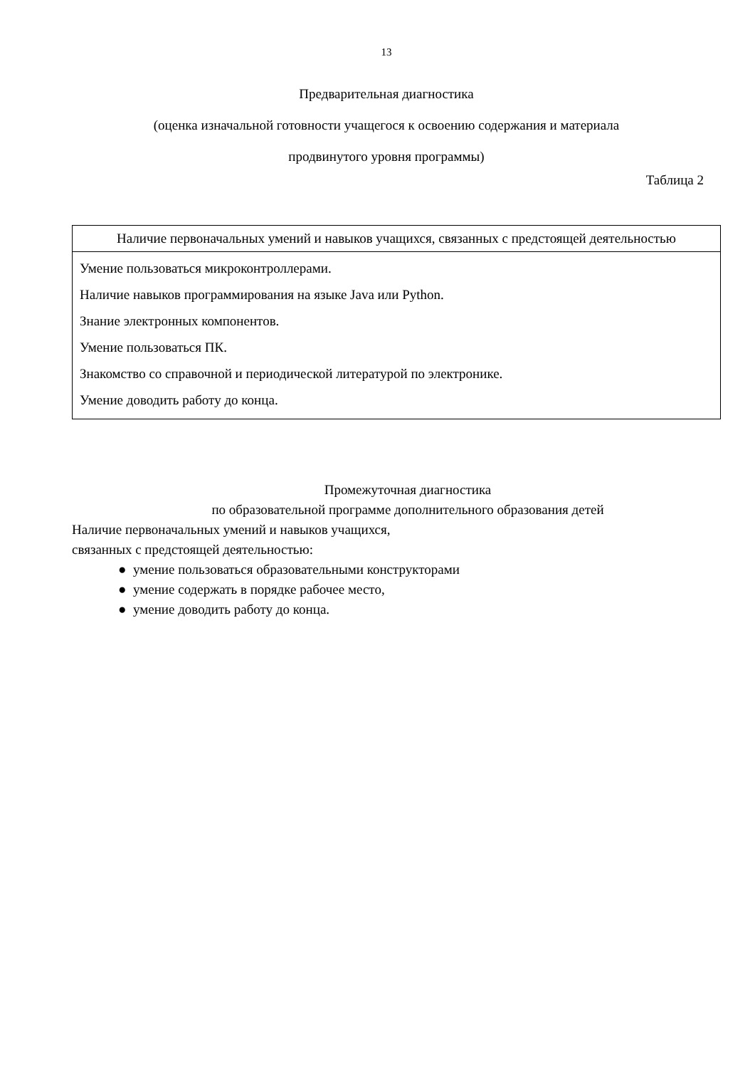13
Предварительная диагностика
(оценка изначальной готовности учащегося к освоению содержания и материала
продвинутого уровня программы)
Таблица 2
| Наличие первоначальных умений и навыков учащихся, связанных с предстоящей деятельностью |
| --- |
| Умение пользоваться микроконтроллерами. Наличие навыков программирования на языке Java или Python. Знание электронных компонентов. Умение пользоваться ПК. Знакомство со справочной и периодической литературой по электронике. Умение доводить работу до конца. |
Промежуточная диагностика
по образовательной программе дополнительного образования детей
Наличие первоначальных умений и навыков учащихся,
связанных с предстоящей деятельностью:
● умение пользоваться образовательными конструкторами
● умение содержать в порядке рабочее место,
● умение доводить работу до конца.